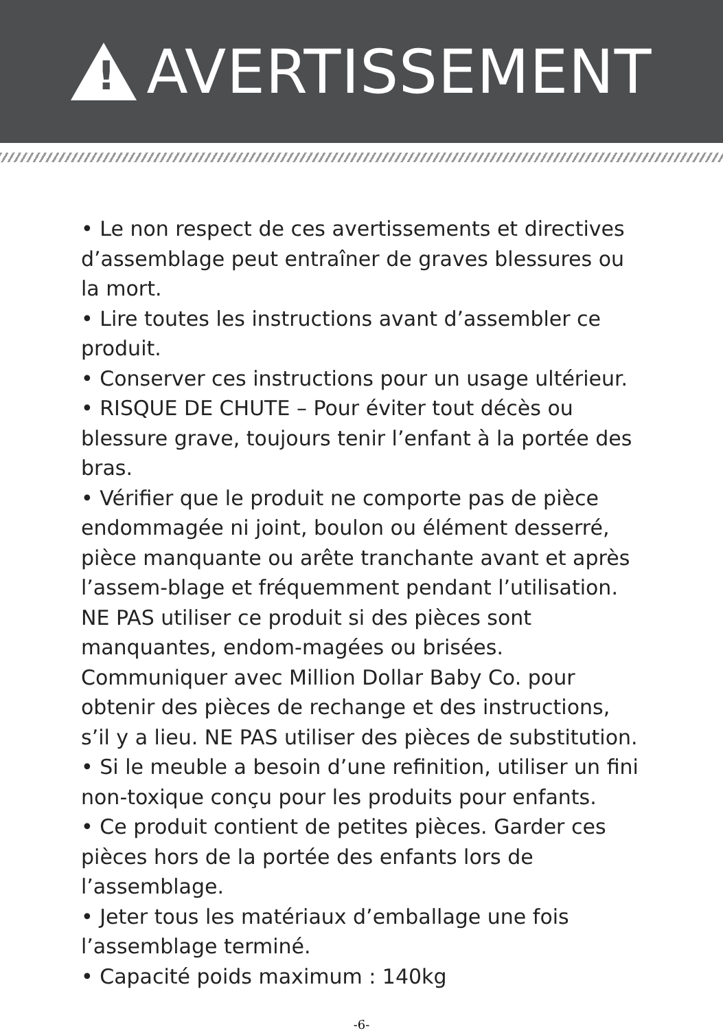!
AVERTISSEMENT
• Le non respect de ces avertissements et directives d’assemblage peut entraîner de graves blessures ou la mort.
• Lire toutes les instructions avant d’assembler ce produit.
• Conserver ces instructions pour un usage ultérieur.
• RISQUE DE CHUTE – Pour éviter tout décès ou blessure grave, toujours tenir l’enfant à la portée des bras.
• Vérifier que le produit ne comporte pas de pièce endommagée ni joint, boulon ou élément desserré, pièce manquante ou arête tranchante avant et après l’assem-blage et fréquemment pendant l’utilisation. NE PAS utiliser ce produit si des pièces sont manquantes, endom-magées ou brisées. Communiquer avec Million Dollar Baby Co. pour obtenir des pièces de rechange et des instructions, s’il y a lieu. NE PAS utiliser des pièces de substitution.
• Si le meuble a besoin d’une refinition, utiliser un fini non-toxique conçu pour les produits pour enfants.
• Ce produit contient de petites pièces. Garder ces pièces hors de la portée des enfants lors de l’assemblage.
• Jeter tous les matériaux d’emballage une fois l’assemblage terminé.
• Capacité poids maximum : 140kg
-6-